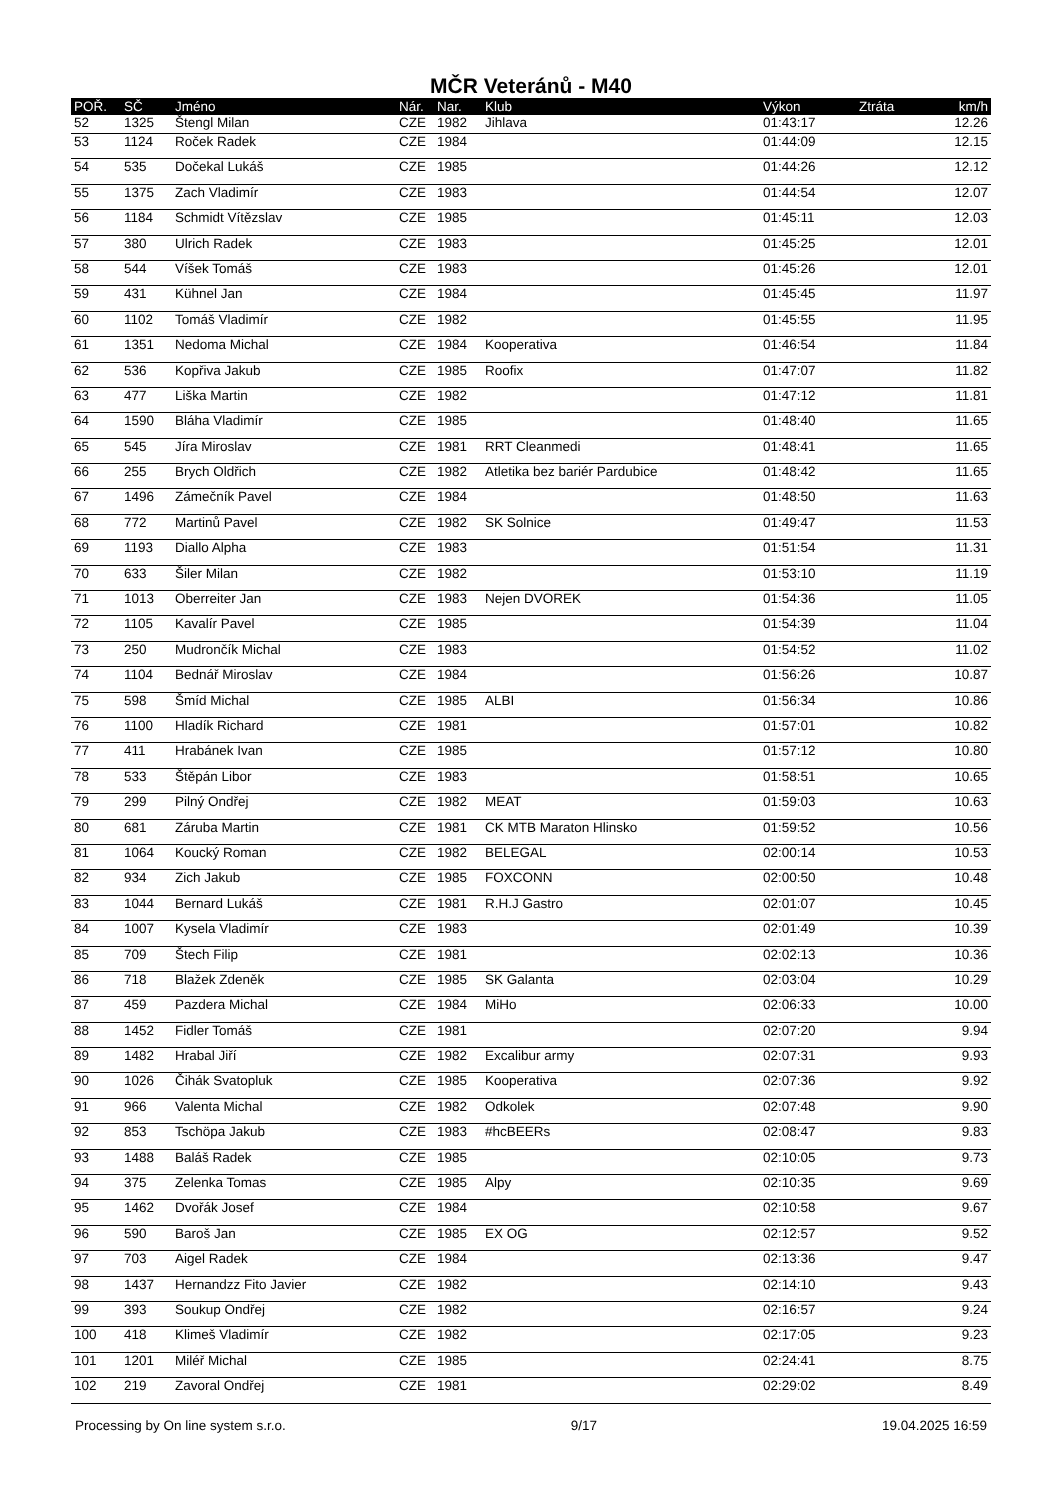MČR Veteránů - M40
| POŘ. | SČ | Jméno | Nár. | Nar. | Klub | Výkon | Ztráta | km/h |
| --- | --- | --- | --- | --- | --- | --- | --- | --- |
| 52 | 1325 | Štengl Milan | CZE | 1982 | Jihlava | 01:43:17 | | 12.26 |
| 53 | 1124 | Roček Radek | CZE | 1984 | | 01:44:09 | | 12.15 |
| 54 | 535 | Dočekal Lukáš | CZE | 1985 | | 01:44:26 | | 12.12 |
| 55 | 1375 | Zach Vladimír | CZE | 1983 | | 01:44:54 | | 12.07 |
| 56 | 1184 | Schmidt Vítězslav | CZE | 1985 | | 01:45:11 | | 12.03 |
| 57 | 380 | Ulrich Radek | CZE | 1983 | | 01:45:25 | | 12.01 |
| 58 | 544 | Víšek Tomáš | CZE | 1983 | | 01:45:26 | | 12.01 |
| 59 | 431 | Kühnel Jan | CZE | 1984 | | 01:45:45 | | 11.97 |
| 60 | 1102 | Tomáš Vladimír | CZE | 1982 | | 01:45:55 | | 11.95 |
| 61 | 1351 | Nedoma Michal | CZE | 1984 | Kooperativa | 01:46:54 | | 11.84 |
| 62 | 536 | Kopřiva Jakub | CZE | 1985 | Roofix | 01:47:07 | | 11.82 |
| 63 | 477 | Liška Martin | CZE | 1982 | | 01:47:12 | | 11.81 |
| 64 | 1590 | Bláha Vladimír | CZE | 1985 | | 01:48:40 | | 11.65 |
| 65 | 545 | Jíra Miroslav | CZE | 1981 | RRT Cleanmedi | 01:48:41 | | 11.65 |
| 66 | 255 | Brych Oldřich | CZE | 1982 | Atletika bez bariér Pardubice | 01:48:42 | | 11.65 |
| 67 | 1496 | Zámečník Pavel | CZE | 1984 | | 01:48:50 | | 11.63 |
| 68 | 772 | Martinů Pavel | CZE | 1982 | SK Solnice | 01:49:47 | | 11.53 |
| 69 | 1193 | Diallo Alpha | CZE | 1983 | | 01:51:54 | | 11.31 |
| 70 | 633 | Šiler Milan | CZE | 1982 | | 01:53:10 | | 11.19 |
| 71 | 1013 | Oberreiter Jan | CZE | 1983 | Nejen DVOREK | 01:54:36 | | 11.05 |
| 72 | 1105 | Kavalír Pavel | CZE | 1985 | | 01:54:39 | | 11.04 |
| 73 | 250 | Mudrončík Michal | CZE | 1983 | | 01:54:52 | | 11.02 |
| 74 | 1104 | Bednář Miroslav | CZE | 1984 | | 01:56:26 | | 10.87 |
| 75 | 598 | Šmíd Michal | CZE | 1985 | ALBI | 01:56:34 | | 10.86 |
| 76 | 1100 | Hladík Richard | CZE | 1981 | | 01:57:01 | | 10.82 |
| 77 | 411 | Hrabánek Ivan | CZE | 1985 | | 01:57:12 | | 10.80 |
| 78 | 533 | Štěpán Libor | CZE | 1983 | | 01:58:51 | | 10.65 |
| 79 | 299 | Pilný Ondřej | CZE | 1982 | MEAT | 01:59:03 | | 10.63 |
| 80 | 681 | Záruba Martin | CZE | 1981 | CK MTB Maraton Hlinsko | 01:59:52 | | 10.56 |
| 81 | 1064 | Koucký Roman | CZE | 1982 | BELEGAL | 02:00:14 | | 10.53 |
| 82 | 934 | Zich Jakub | CZE | 1985 | FOXCONN | 02:00:50 | | 10.48 |
| 83 | 1044 | Bernard Lukáš | CZE | 1981 | R.H.J Gastro | 02:01:07 | | 10.45 |
| 84 | 1007 | Kysela Vladimír | CZE | 1983 | | 02:01:49 | | 10.39 |
| 85 | 709 | Štech Filip | CZE | 1981 | | 02:02:13 | | 10.36 |
| 86 | 718 | Blažek Zdeněk | CZE | 1985 | SK Galanta | 02:03:04 | | 10.29 |
| 87 | 459 | Pazdera Michal | CZE | 1984 | MiHo | 02:06:33 | | 10.00 |
| 88 | 1452 | Fidler Tomáš | CZE | 1981 | | 02:07:20 | | 9.94 |
| 89 | 1482 | Hrabal Jiří | CZE | 1982 | Excalibur army | 02:07:31 | | 9.93 |
| 90 | 1026 | Čihák Svatopluk | CZE | 1985 | Kooperativa | 02:07:36 | | 9.92 |
| 91 | 966 | Valenta Michal | CZE | 1982 | Odkolek | 02:07:48 | | 9.90 |
| 92 | 853 | Tschöpa Jakub | CZE | 1983 | #hcBEERs | 02:08:47 | | 9.83 |
| 93 | 1488 | Baláš Radek | CZE | 1985 | | 02:10:05 | | 9.73 |
| 94 | 375 | Zelenka Tomas | CZE | 1985 | Alpy | 02:10:35 | | 9.69 |
| 95 | 1462 | Dvořák Josef | CZE | 1984 | | 02:10:58 | | 9.67 |
| 96 | 590 | Baroš Jan | CZE | 1985 | EX OG | 02:12:57 | | 9.52 |
| 97 | 703 | Aigel Radek | CZE | 1984 | | 02:13:36 | | 9.47 |
| 98 | 1437 | Hernandzz Fito Javier | CZE | 1982 | | 02:14:10 | | 9.43 |
| 99 | 393 | Soukup Ondřej | CZE | 1982 | | 02:16:57 | | 9.24 |
| 100 | 418 | Klimeš Vladimír | CZE | 1982 | | 02:17:05 | | 9.23 |
| 101 | 1201 | Miléř Michal | CZE | 1985 | | 02:24:41 | | 8.75 |
| 102 | 219 | Zavoral Ondřej | CZE | 1981 | | 02:29:02 | | 8.49 |
Processing by On line system s.r.o. 9/17 19.04.2025 16:59